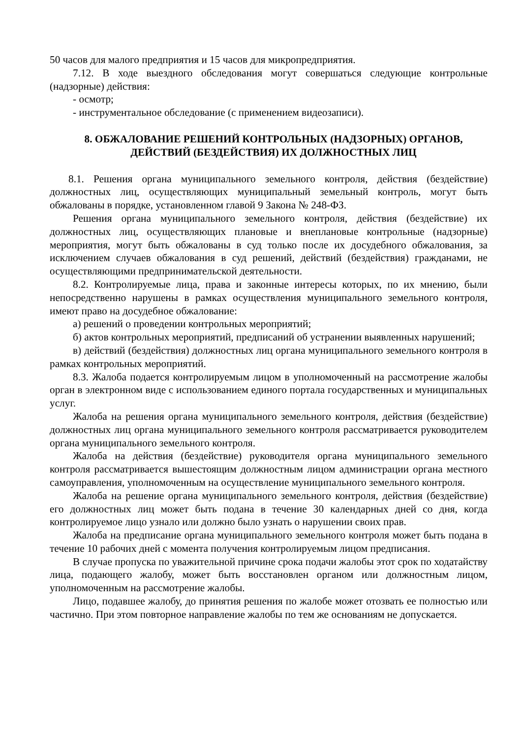50 часов для малого предприятия и 15 часов для микропредприятия.
7.12. В ходе выездного обследования могут совершаться следующие контрольные (надзорные) действия:
- осмотр;
- инструментальное обследование (с применением видеозаписи).
8. ОБЖАЛОВАНИЕ РЕШЕНИЙ КОНТРОЛЬНЫХ (НАДЗОРНЫХ) ОРГАНОВ, ДЕЙСТВИЙ (БЕЗДЕЙСТВИЯ) ИХ ДОЛЖНОСТНЫХ ЛИЦ
8.1. Решения органа муниципального земельного контроля, действия (бездействие) должностных лиц, осуществляющих муниципальный земельный контроль, могут быть обжалованы в порядке, установленном главой 9 Закона № 248-ФЗ.
Решения органа муниципального земельного контроля, действия (бездействие) их должностных лиц, осуществляющих плановые и внеплановые контрольные (надзорные) мероприятия, могут быть обжалованы в суд только после их досудебного обжалования, за исключением случаев обжалования в суд решений, действий (бездействия) гражданами, не осуществляющими предпринимательской деятельности.
8.2. Контролируемые лица, права и законные интересы которых, по их мнению, были непосредственно нарушены в рамках осуществления муниципального земельного контроля, имеют право на досудебное обжалование:
а) решений о проведении контрольных мероприятий;
б) актов контрольных мероприятий, предписаний об устранении выявленных нарушений;
в) действий (бездействия) должностных лиц органа муниципального земельного контроля в рамках контрольных мероприятий.
8.3. Жалоба подается контролируемым лицом в уполномоченный на рассмотрение жалобы орган в электронном виде с использованием единого портала государственных и муниципальных услуг.
Жалоба на решения органа муниципального земельного контроля, действия (бездействие) должностных лиц органа муниципального земельного контроля рассматривается руководителем органа муниципального земельного контроля.
Жалоба на действия (бездействие) руководителя органа муниципального земельного контроля рассматривается вышестоящим должностным лицом администрации органа местного самоуправления, уполномоченным на осуществление муниципального земельного контроля.
Жалоба на решение органа муниципального земельного контроля, действия (бездействие) его должностных лиц может быть подана в течение 30 календарных дней со дня, когда контролируемое лицо узнало или должно было узнать о нарушении своих прав.
Жалоба на предписание органа муниципального земельного контроля может быть подана в течение 10 рабочих дней с момента получения контролируемым лицом предписания.
В случае пропуска по уважительной причине срока подачи жалобы этот срок по ходатайству лица, подающего жалобу, может быть восстановлен органом или должностным лицом, уполномоченным на рассмотрение жалобы.
Лицо, подавшее жалобу, до принятия решения по жалобе может отозвать ее полностью или частично. При этом повторное направление жалобы по тем же основаниям не допускается.